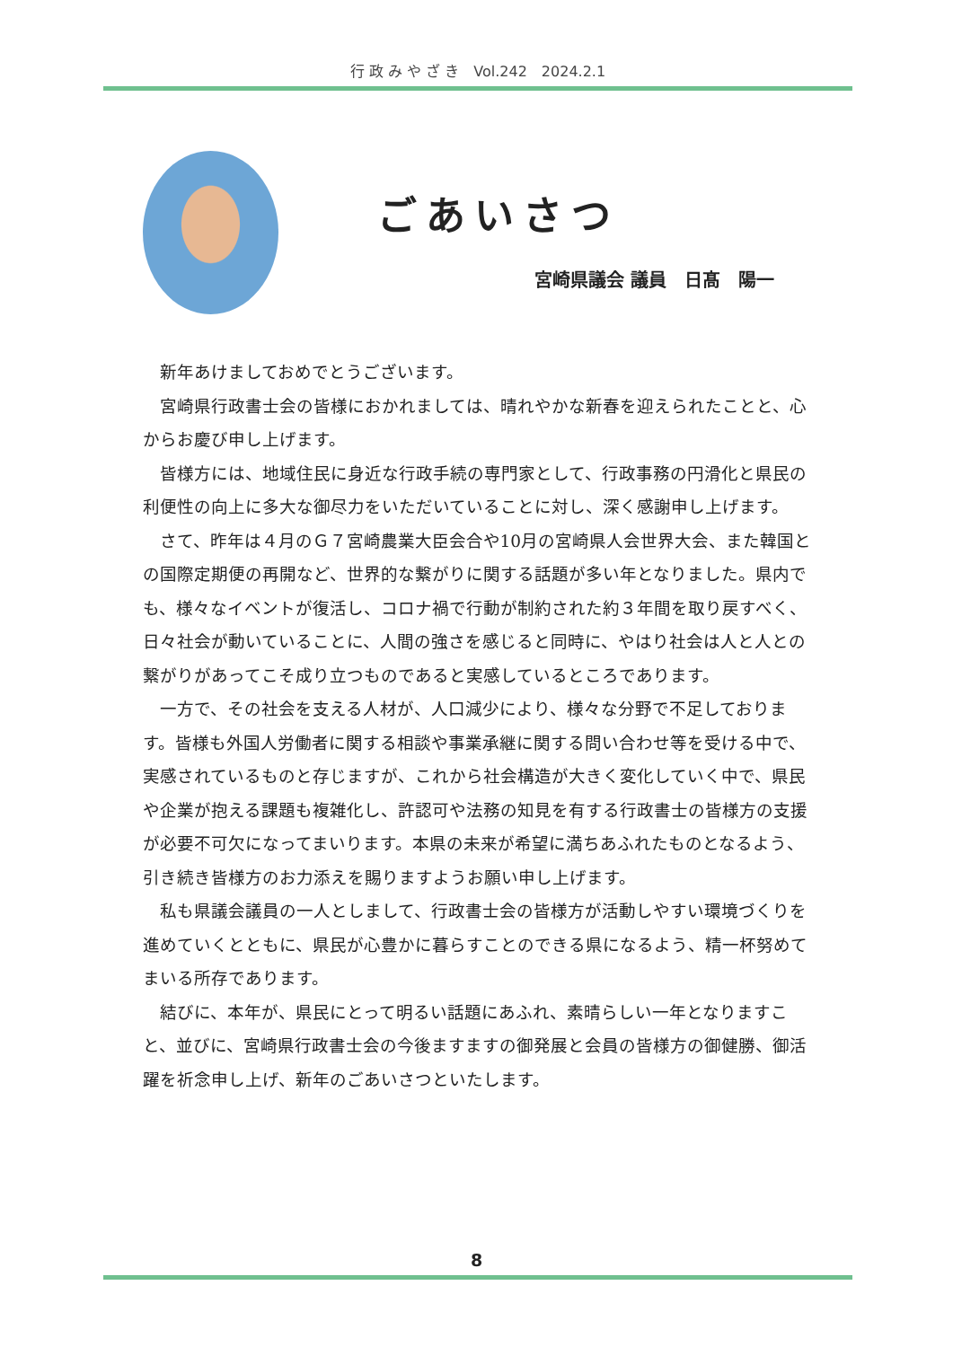行 政 み や ざ き　Vol.242　2024.2.1
ごあいさつ
宮崎県議会 議員　日髙　陽一
新年あけましておめでとうございます。
宮崎県行政書士会の皆様におかれましては、晴れやかな新春を迎えられたことと、心からお慶び申し上げます。
皆様方には、地域住民に身近な行政手続の専門家として、行政事務の円滑化と県民の利便性の向上に多大な御尽力をいただいていることに対し、深く感謝申し上げます。
さて、昨年は４月のＧ７宮崎農業大臣会合や10月の宮崎県人会世界大会、また韓国との国際定期便の再開など、世界的な繋がりに関する話題が多い年となりました。県内でも、様々なイベントが復活し、コロナ禍で行動が制約された約３年間を取り戻すべく、日々社会が動いていることに、人間の強さを感じると同時に、やはり社会は人と人との繋がりがあってこそ成り立つものであると実感しているところであります。
一方で、その社会を支える人材が、人口減少により、様々な分野で不足しております。皆様も外国人労働者に関する相談や事業承継に関する問い合わせ等を受ける中で、実感されているものと存じますが、これから社会構造が大きく変化していく中で、県民や企業が抱える課題も複雑化し、許認可や法務の知見を有する行政書士の皆様方の支援が必要不可欠になってまいります。本県の未来が希望に満ちあふれたものとなるよう、引き続き皆様方のお力添えを賜りますようお願い申し上げます。
私も県議会議員の一人としまして、行政書士会の皆様方が活動しやすい環境づくりを進めていくとともに、県民が心豊かに暮らすことのできる県になるよう、精一杯努めてまいる所存であります。
結びに、本年が、県民にとって明るい話題にあふれ、素晴らしい一年となりますこと、並びに、宮崎県行政書士会の今後ますますの御発展と会員の皆様方の御健勝、御活躍を祈念申し上げ、新年のごあいさつといたします。
8